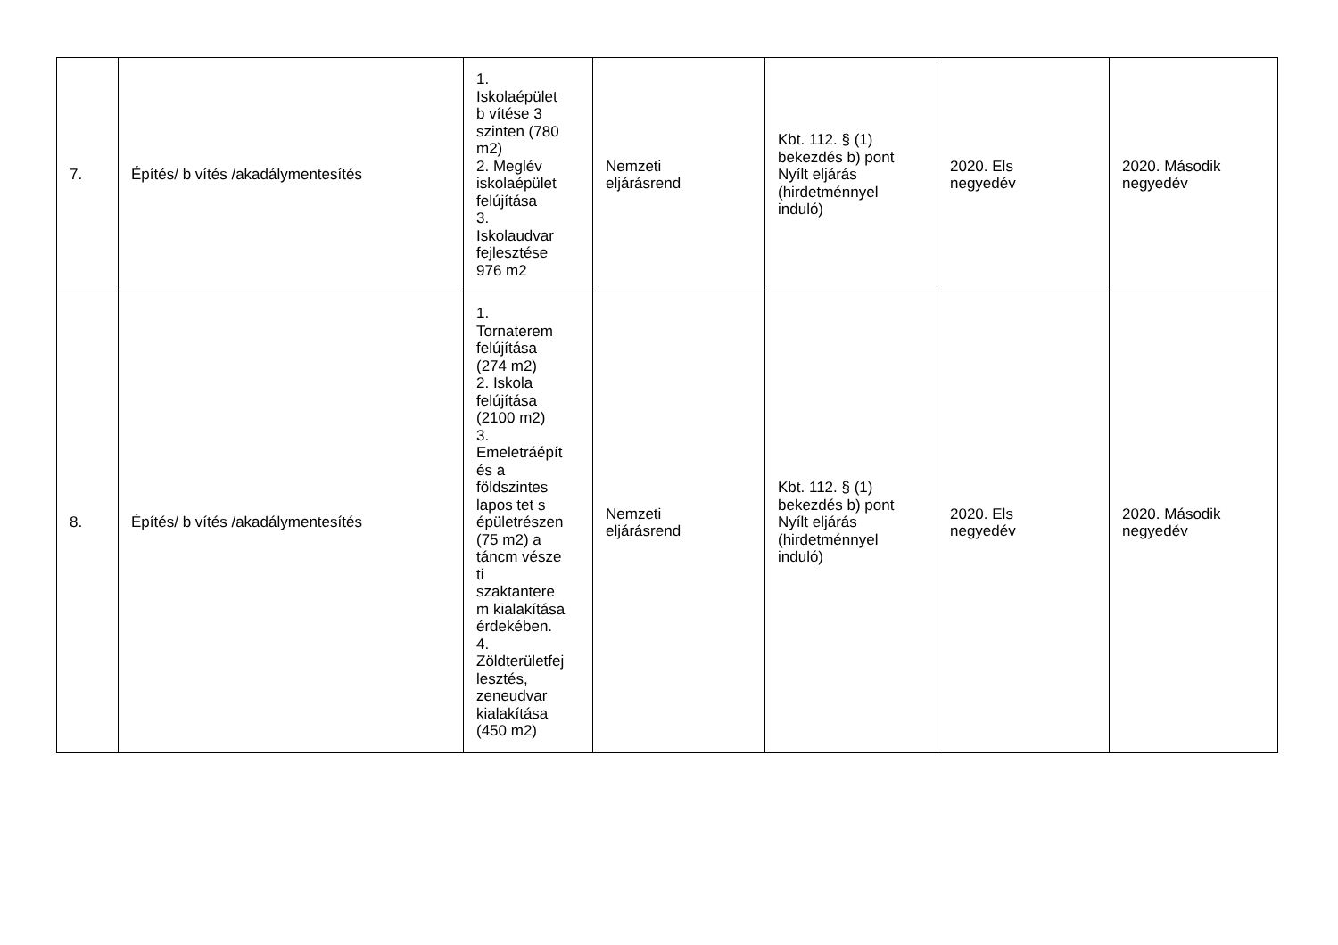| 7. | Építés/ b vítés /akadálymentesítés | 1. Iskolaépület b vítése 3 szinten (780 m2) 2. Meglév iskolaépület felújítása 3. Iskolaudvar fejlesztése 976 m2 | Nemzeti eljárásrend | Kbt. 112. § (1) bekezdés b) pont Nyílt eljárás (hirdetménnyel induló) | 2020. Els negyedév | 2020. Második negyedév |
| 8. | Építés/ b vítés /akadálymentesítés | 1. Tornaterem felújítása (274 m2) 2. Iskola felújítása (2100 m2) 3. Emeletráépít és a földszintes lapos tet s épületrészen (75 m2) a táncm vésze ti szaktantere m kialakítása érdekében. 4. Zöldterületfej lesztés, zeneudvar kialakítása (450 m2) | Nemzeti eljárásrend | Kbt. 112. § (1) bekezdés b) pont Nyílt eljárás (hirdetménnyel induló) | 2020. Els negyedév | 2020. Második negyedév |